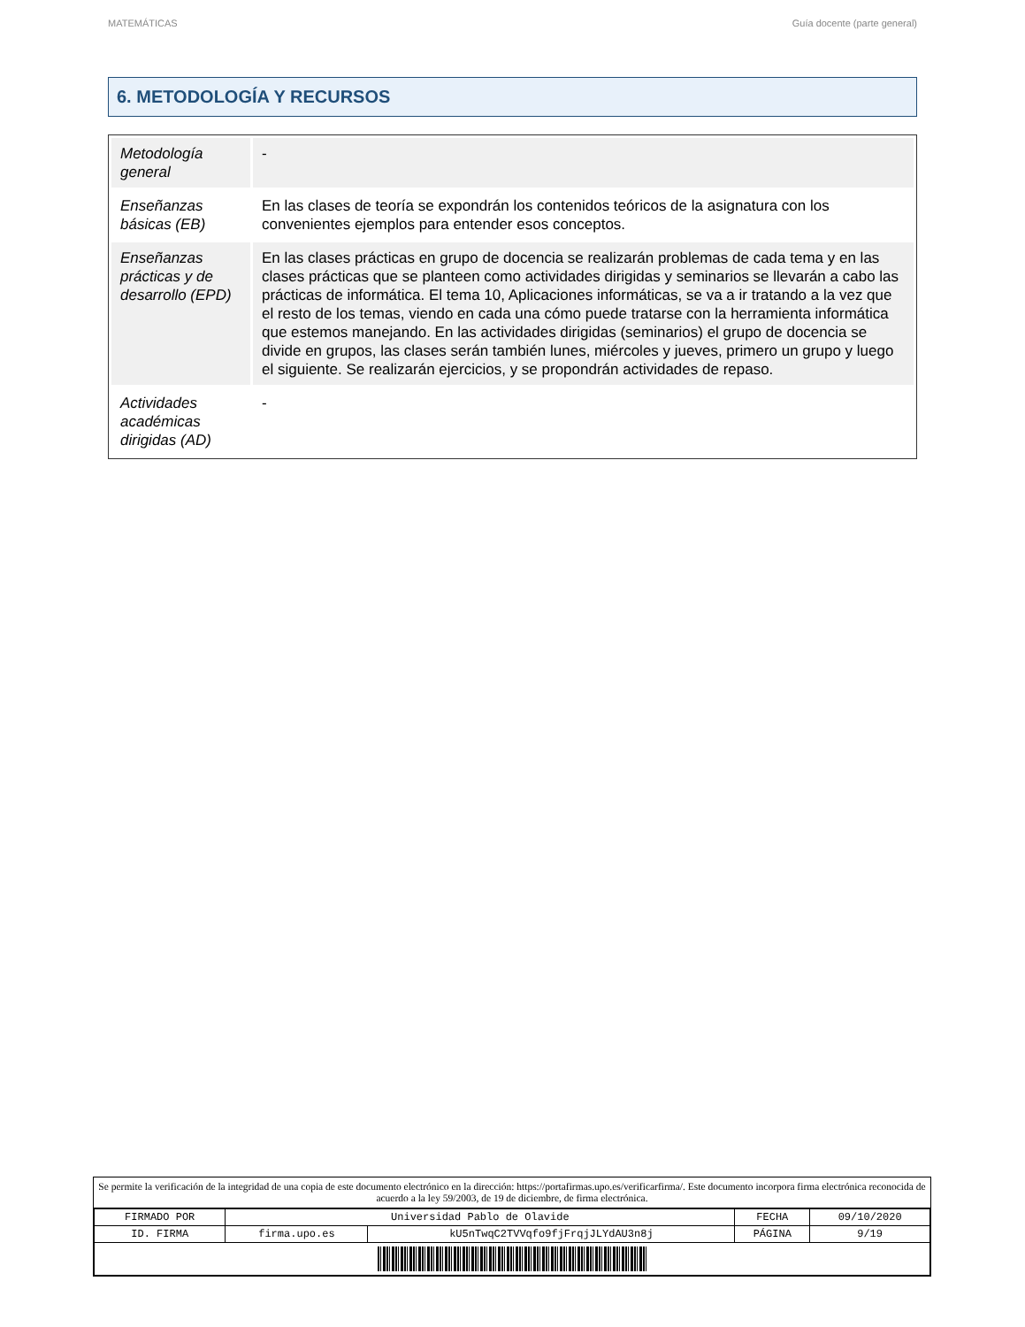MATEMÁTICAS Guía docente (parte general)
6. METODOLOGÍA Y RECURSOS
| Metodología general | - |
| Enseñanzas básicas (EB) | En las clases de teoría se expondrán los contenidos teóricos de la asignatura con los convenientes ejemplos para entender esos conceptos. |
| Enseñanzas prácticas y de desarrollo (EPD) | En las clases prácticas en grupo de docencia se realizarán problemas de cada tema y en las clases prácticas que se planteen como actividades dirigidas y seminarios se llevarán a cabo las prácticas de informática. El tema 10, Aplicaciones informáticas, se va a ir tratando a la vez que el resto de los temas, viendo en cada una cómo puede tratarse con la herramienta informática que estemos manejando. En las actividades dirigidas (seminarios) el grupo de docencia se divide en grupos, las clases serán también lunes, miércoles y jueves, primero un grupo y luego el siguiente. Se realizarán ejercicios, y se propondrán actividades de repaso. |
| Actividades académicas dirigidas (AD) | - |
Se permite la verificación de la integridad de una copia de este documento electrónico en la dirección: https://portafirmas.upo.es/verificarfirma/. Este documento incorpora firma electrónica reconocida de acuerdo a la ley 59/2003, de 19 de diciembre, de firma electrónica.
| FIRMADO POR | Universidad Pablo de Olavide | | FECHA | 09/10/2020 |
| ID. FIRMA | firma.upo.es | kU5nTwqC2TVVqfo9fjFrqjJLYdAU3n8j | PÁGINA | 9/19 |